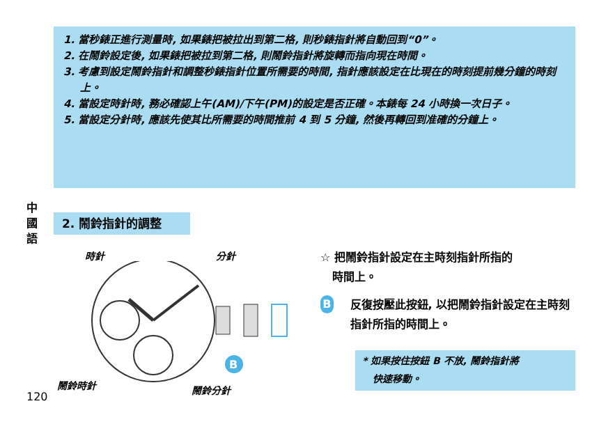1. 當秒錶正進行測量時, 如果錶把被拉出到第二格, 則秒錶指針將自動回到“0”。
2. 在鬧鈴設定後, 如果錶把被拉到第二格, 則鬧鈴指針將旋轉而指向現在時間。
3. 考慮到設定鬧鈴指針和調整秒錶指針位置所需要的時間, 指針應該設定在比現在的時刻提前幾分鐘的時刻上。
4. 當設定時針時, 務必確認上午(AM)/下午(PM)的設定是否正確。本錶每 24 小時換一次日子。
5. 當設定分針時, 應該先使其比所需要的時間推前 4 到 5 分鐘, 然後再轉回到准確的分鐘上。
中 國 語
2. 鬧鈴指針的調整
B
時針 分針
鬧鈴時針 鬧鈴分針
☆ 把鬧鈴指針設定在主時刻指針所指的
時間上。
B反復按壓此按鈕, 以把鬧鈴指針設定在主時刻指針所指的時間上。
* 如果按住按鈕 B 不放, 鬧鈴指針將
快速移動。
120